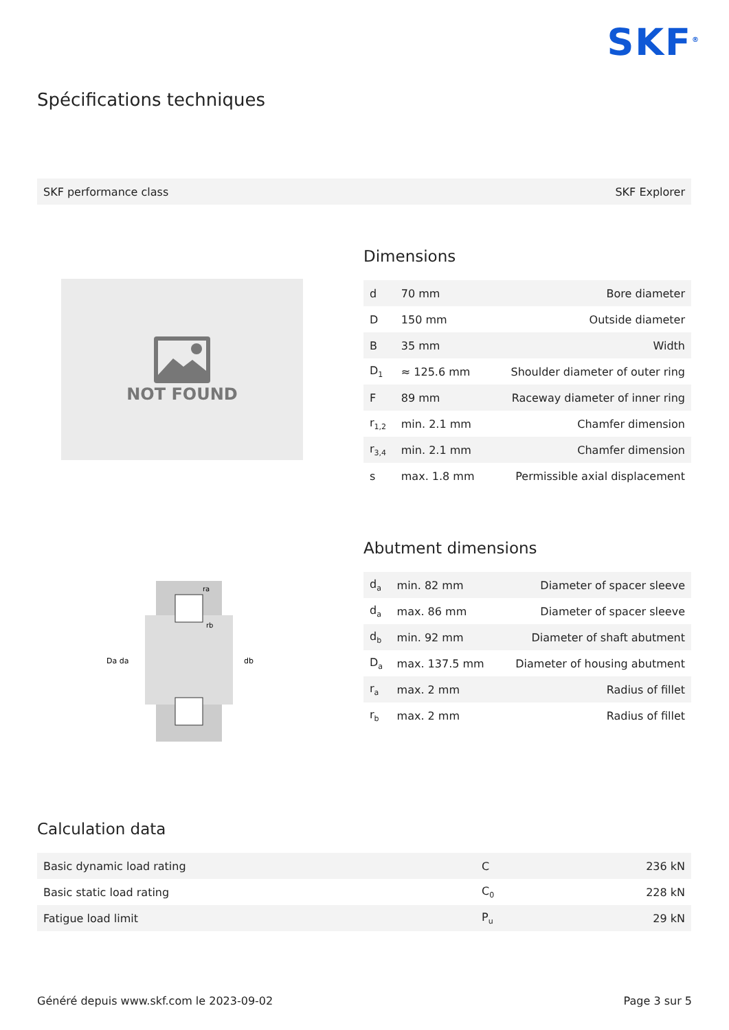SKF<sup>®</sup>
Spécifications techniques
SKF performance class SKF Explorer
NOT FOUND
Dimensions
| d | 70 mm | Bore diameter |
| D | 150 mm | Outside diameter |
| B | 35 mm | Width |
| D<sub>1</sub> | ≈ 125.6 mm | Shoulder diameter of outer ring |
| F | 89 mm | Raceway diameter of inner ring |
| r<sub>1,2</sub> | min. 2.1 mm | Chamfer dimension |
| r<sub>3,4</sub> | min. 2.1 mm | Chamfer dimension |
| s | max. 1.8 mm | Permissible axial displacement |
Da da
db
ra
rb
Abutment dimensions
| d<sub>a</sub> | min. 82 mm | Diameter of spacer sleeve |
| d<sub>a</sub> | max. 86 mm | Diameter of spacer sleeve |
| d<sub>b</sub> | min. 92 mm | Diameter of shaft abutment |
| D<sub>a</sub> | max. 137.5 mm | Diameter of housing abutment |
| r<sub>a</sub> | max. 2 mm | Radius of fillet |
| r<sub>b</sub> | max. 2 mm | Radius of fillet |
Calculation data
| Basic dynamic load rating | C | 236 kN |
| Basic static load rating | C<sub>0</sub> | 228 kN |
| Fatigue load limit | P<sub>u</sub> | 29 kN |
Généré depuis www.skf.com le 2023-09-02 Page 3 sur 5